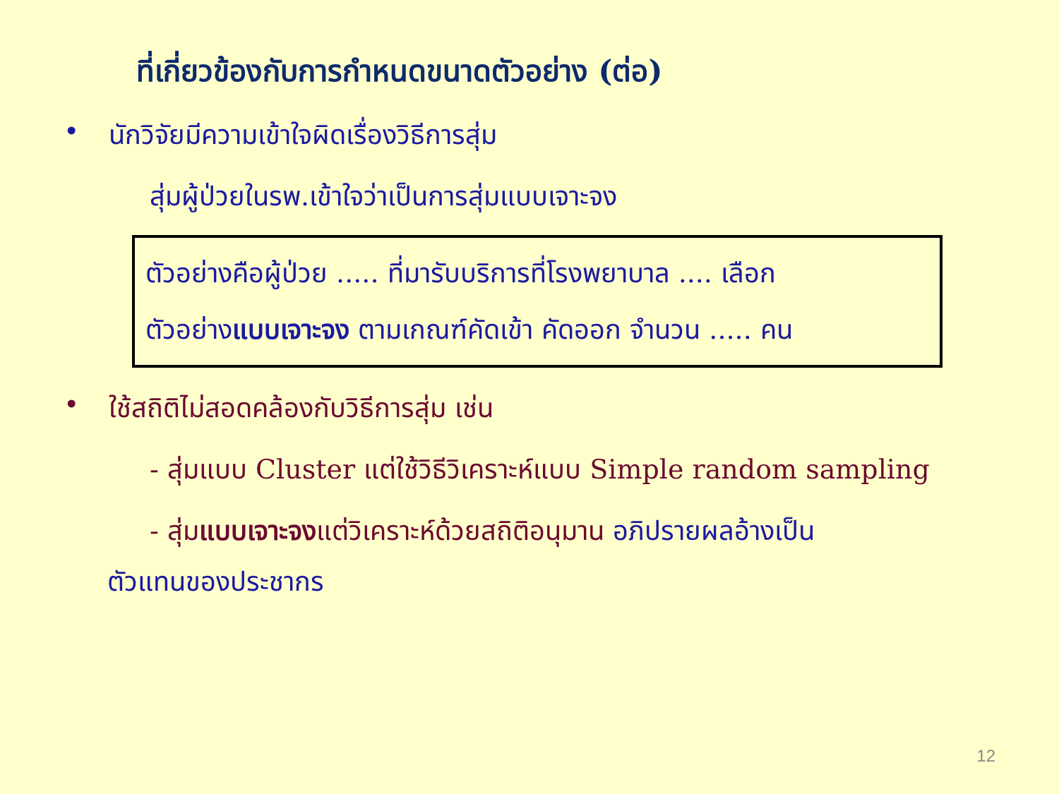ที่เกี่ยวข้องกับการกำหนดขนาดตัวอย่าง (ต่อ)
• นักวิจัยมีความเข้าใจผิดเรื่องวิธีการสุ่ม
สุ่มผู้ป่วยในรพ.เข้าใจว่าเป็นการสุ่มแบบเจาะจง
ตัวอย่างคือผู้ป่วย ..... ที่มารับบริการที่โรงพยาบาล .... เลือก
ตัวอย่างแบบเจาะจง ตามเกณฑ์คัดเข้า คัดออก จำนวน ..... คน
• ใช้สถิติไม่สอดคล้องกับวิธีการสุ่ม เช่น
- สุ่มแบบ Cluster แต่ใช้วิธีวิเคราะห์แบบ Simple random sampling
- สุ่มแบบเจาะจงแต่วิเคราะห์ด้วยสถิติอนุมาน อภิปรายผลอ้างเป็น
ตัวแทนของประชากร
12